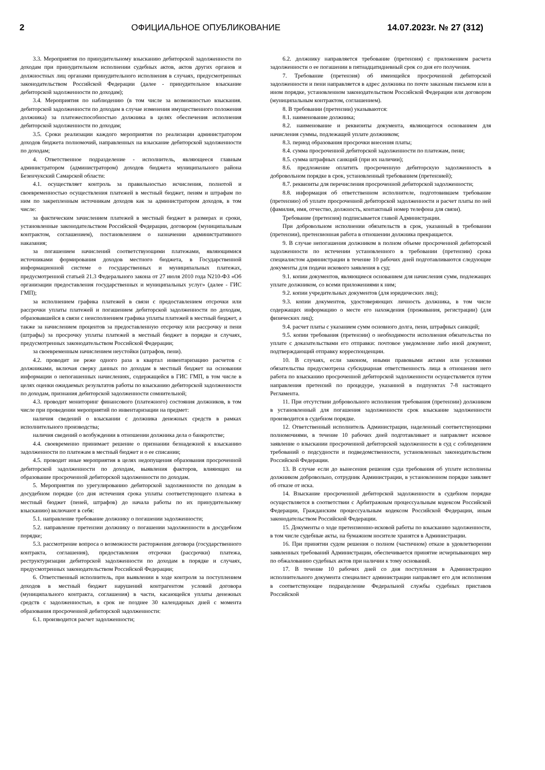2 ОФИЦИАЛЬНОЕ ОПУБЛИКОВАНИЕ 14.07.2023г. № 27 (312)
3.3. Мероприятия по принудительному взысканию дебиторской задолженности по доходам при принудительном исполнении судебных актов, актов других органов и должностных лиц органами принудительного исполнения в случаях, предусмотренных законодательством Российской Федерации (далее - принудительное взыскание дебиторской задолженности по доходам);
3.4. Мероприятия по наблюдению (в том числе за возможностью взыскания. дебиторской задолженности по доходам в случае изменения имущественного положения должника) за платежеспособностью должника в целях обеспечения исполнения дебиторской задолженности по доходам;
3.5. Сроки реализации каждого мероприятия по реализации администратором доходов бюджета полномочий, направленных на взыскание дебиторской задолженности по доходам;
4. Ответственное подразделение - исполнитель, являющееся главным администратором (администратором) доходов бюджета муниципального района Безенчукский Самарской области:
4.1. осуществляет контроль за правильностью исчисления, полнотой и своевременностью осуществления платежей в местный бюджет, пеням и штрафам по ним по закрепленным источникам доходов как за администратором доходов, в том числе:
за фактическим зачислением платежей в местный бюджет в размерах и сроки, установленные законодательством Российской Федерации, договором (муниципальным контрактом, соглашением), постановлением о назначении административного наказания;
за погашением начислений соответствующими платежами, являющимися источниками формирования доходов местного бюджета, в Государственной информационной системе о государственных и муниципальных платежах, предусмотренной статьей 21.3 Федерального закона от 27 июля 2010 года N210-ФЗ «Об организации предоставления государственных и муниципальных услуг» (далее - ГИС ГМП);
за исполнением графика платежей в связи с предоставлением отсрочки или рассрочки уплаты платежей и погашением дебиторской задолженности по доходам, образовавшейся в связи с неисполнением графика уплаты платежей в местный бюджет, а также за начислением процентов за предоставленную отсрочку или рассрочку и пени (штрафы) за просрочку уплаты платежей в местный бюджет в порядке и случаях, предусмотренных законодательством Российской Федерации;
за своевременным начислением неустойки (штрафов, пени).
4.2. проводит не реже одного раза в квартал инвентаризацию расчетов с должниками, включая сверку данных по доходам в местный бюджет на основании информации о непогашенных начислениях, содержащейся в ГИС ГМП, в том числе в целях оценки ожидаемых результатов работы по взысканию дебиторской задолженности по доходам, признания дебиторской задолженности сомнительной;
4.3. проводит мониторинг финансового (платежного) состояния должников, в том числе при проведении мероприятий по инвентаризации на предмет:
наличия сведений о взыскании с должника денежных средств в рамках исполнительного производства;
наличия сведений о возбуждении в отношении должника дела о банкротстве;
4.4. своевременно принимает решение о признании безнадежной к взысканию задолженности по платежам в местный бюджет и о ее списании;
4.5. проводит иные мероприятия в целях недопущения образования просроченной дебиторской задолженности по доходам, выявления факторов, влияющих на образование просроченной дебиторской задолженности по доходам.
5. Мероприятия по урегулированию дебиторской задолженности по доходам в досудебном порядке (со дня истечения срока уплаты соответствующего платежа в местный бюджет (пеней, штрафов) до начала работы по их принудительному взысканию) включают в себя:
5.1. направление требование должнику о погашении задолженности;
5.2. направление претензии должнику о погашении задолженности в досудебном порядке;
5.3. рассмотрение вопроса о возможности расторжения договора (государственного контракта, соглашения), предоставления отсрочки (рассрочки) платежа, реструктуризации дебиторской задолженности по доходам в порядке и случаях, предусмотренных законодательством Российской Федерации;
6. Ответственный исполнитель, при выявлении в ходе контроля за поступлением доходов в местный бюджет нарушений контрагентом условий договора (муниципального контракта, соглашения) в части, касающейся уплаты денежных средств с задолженностью, в срок не позднее 30 календарных дней с момента образования просроченной дебиторской задолженности:
6.1. производится расчет задолженности;
6.2. должнику направляется требование (претензия) с приложением расчета задолженности о ее погашении в пятнадцатидневный срок со дня его получения.
7. Требование (претензия) об имеющейся просроченной дебиторской задолженности и пени направляется в адрес должника по почте заказным письмом или в ином порядке, установленном законодательством Российской Федерации или договором (муниципальным контрактом, соглашением).
8. В требовании (претензии) указываются:
8.1. наименование должника;
8.2. наименование и реквизиты документа, являющегося основанием для начисления суммы, подлежащей уплате должником;
8.3. период образования просрочки внесения платы;
8.4. сумма просроченной дебиторской задолженности по платежам, пени;
8.5. сумма штрафных санкций (при их наличии);
8.6. предложение оплатить просроченную дебиторскую задолженность в добровольном порядке в срок, установленный требованием (претензией);
8.7. реквизиты для перечисления просроченной дебиторской задолженности;
8.8. информация об ответственном исполнителе, подготовившем требование (претензию) об уплате просроченной дебиторской задолженности и расчет платы по ней (фамилия, имя, отчество, должность, контактный номер телефона для связи).
Требование (претензия) подписывается главой Администрации.
При добровольном исполнении обязательств в срок, указанный в требовании (претензии), претензионная работа в отношении должника прекращается.
9. В случае непогашения должником в полном объеме просроченной дебиторской задолженности по истечении установленного в требовании (претензии) срока специалистом администрации в течение 10 рабочих дней подготавливаются следующие документы для подачи искового заявления в суд:
9.1. копии документов, являющиеся основанием для начисления сумм, подлежащих уплате должником, со всеми приложениями к ним;
9.2. копии учредительных документов (для юридических лиц);
9.3. копии документов, удостоверяющих личность должника, в том числе содержащих информацию о месте его нахождения (проживания, регистрации) (для физических лиц);
9.4. расчет платы с указанием сумм основного долга, пени, штрафных санкций;
9.5. копии требования (претензии) о необходимости исполнения обязательства по уплате с доказательствами его отправки: почтовое уведомление либо иной документ, подтверждающий отправку корреспонденции.
10. В случаях, если законом, иными правовыми актами или условиями обязательства предусмотрена субсидиарная ответственность лица в отношении него работа по взысканию просроченной дебиторской задолженности осуществляется путем направления претензий по процедуре, указанной в подпунктах 7-8 настоящего Регламента.
11. При отсутствии добровольного исполнения требования (претензии) должником в установленный для погашения задолженности срок взыскание задолженности производится в судебном порядке.
12. Ответственный исполнитель Администрации, наделенный соответствующими полномочиями, в течение 10 рабочих дней подготавливает и направляет исковое заявление о взыскании просроченной дебиторской задолженности в суд с соблюдением требований о подсудности и подведомственности, установленных законодательством Российской Федерации.
13. В случае если до вынесения решения суда требования об уплате исполнены должником добровольно, сотрудник Администрации, в установленном порядке заявляет об отказе от иска.
14. Взыскание просроченной дебиторской задолженности в судебном порядке осуществляется в соответствии с Арбитражным процессуальным кодексом Российской Федерации, Гражданским процессуальным кодексом Российской Федерации, иным законодательством Российской Федерации.
15. Документы о ходе претензионно-исковой работы по взысканию задолженности, в том числе судебные акты, на бумажном носителе хранятся в Администрации.
16. При принятии судом решения о полном (частичном) отказе в удовлетворении заявленных требований Администрации, обеспечивается принятие исчерпывающих мер по обжалованию судебных актов при наличии к тому оснований.
17. В течение 10 рабочих дней со дня поступления в Администрацию исполнительного документа специалист администрации направляет его для исполнения в соответствующее подразделение Федеральной службы судебных приставов Российской